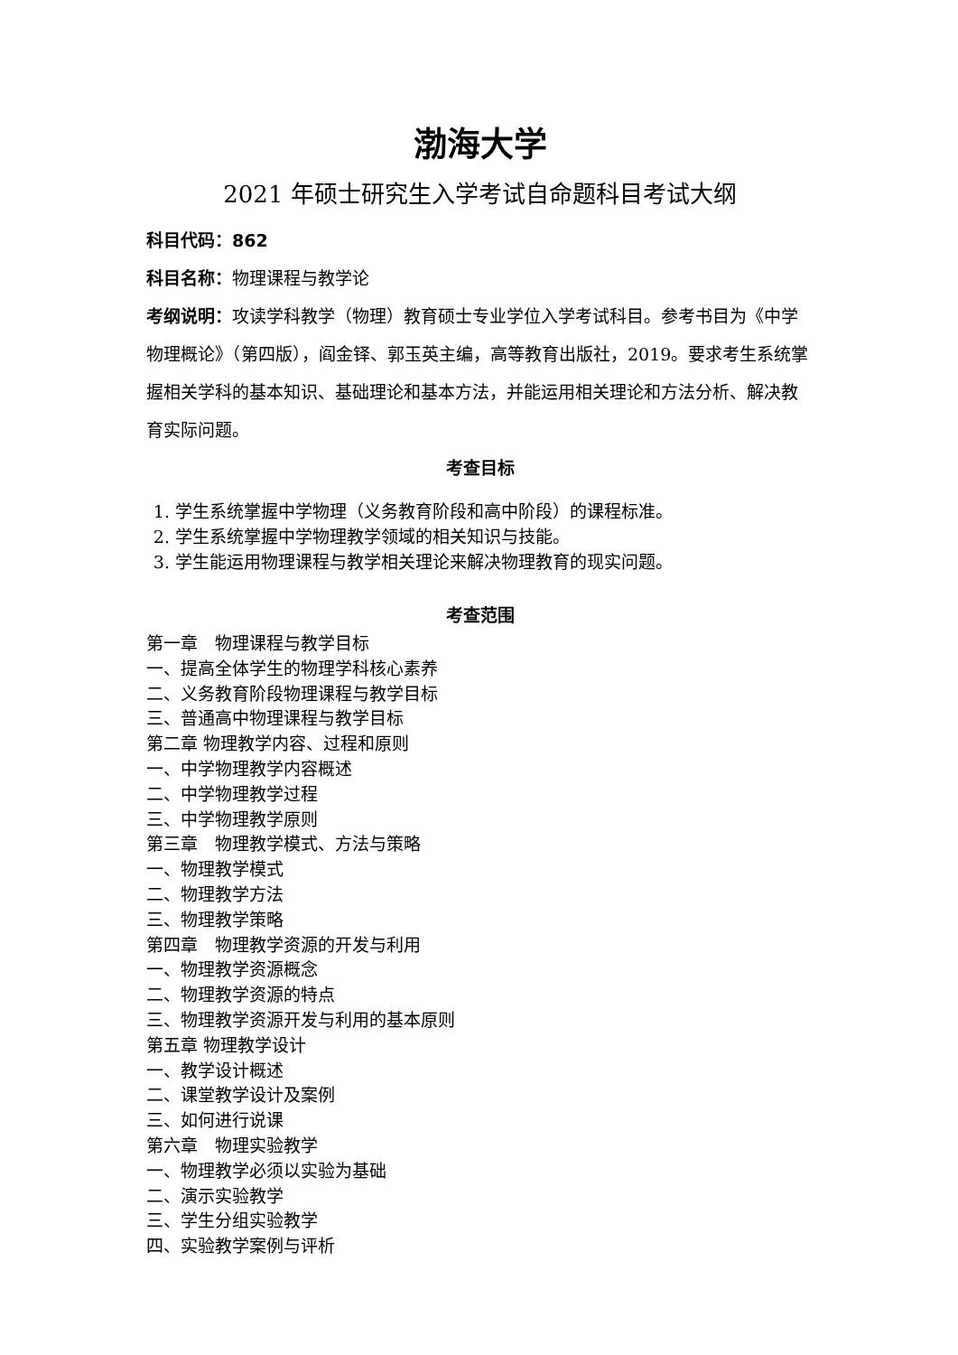渤海大学
2021 年硕士研究生入学考试自命题科目考试大纲
科目代码：862
科目名称：物理课程与教学论
考纲说明：攻读学科教学（物理）教育硕士专业学位入学考试科目。参考书目为《中学物理概论》（第四版），阎金铎、郭玉英主编，高等教育出版社，2019。要求考生系统掌握相关学科的基本知识、基础理论和基本方法，并能运用相关理论和方法分析、解决教育实际问题。
考查目标
1. 学生系统掌握中学物理（义务教育阶段和高中阶段）的课程标准。
2. 学生系统掌握中学物理教学领域的相关知识与技能。
3. 学生能运用物理课程与教学相关理论来解决物理教育的现实问题。
考查范围
第一章　物理课程与教学目标
一、提高全体学生的物理学科核心素养
二、义务教育阶段物理课程与教学目标
三、普通高中物理课程与教学目标
第二章 物理教学内容、过程和原则
一、中学物理教学内容概述
二、中学物理教学过程
三、中学物理教学原则
第三章　物理教学模式、方法与策略
一、物理教学模式
二、物理教学方法
三、物理教学策略
第四章　物理教学资源的开发与利用
一、物理教学资源概念
二、物理教学资源的特点
三、物理教学资源开发与利用的基本原则
第五章 物理教学设计
一、教学设计概述
二、课堂教学设计及案例
三、如何进行说课
第六章　物理实验教学
一、物理教学必须以实验为基础
二、演示实验教学
三、学生分组实验教学
四、实验教学案例与评析